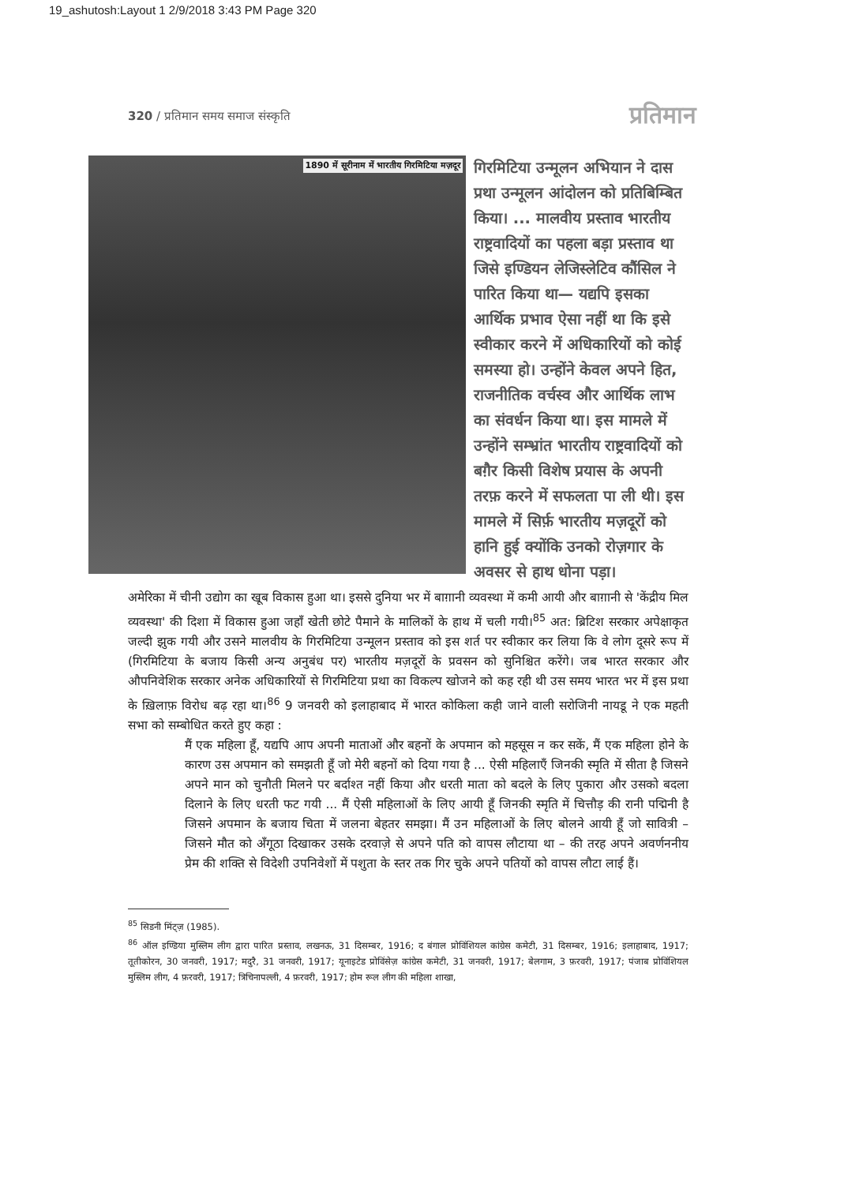19_ashutosh:Layout 1 2/9/2018 3:43 PM Page 320
320 / प्रतिमान समय समाज संस्कृति प्रतिमान
1890 में सूरीनाम में भारतीय गिरमिटिया मज़दूर
गिरमिटिया उन्मूलन अभियान ने दास प्रथा उन्मूलन आंदोलन को प्रतिबिम्बित किया। ... मालवीय प्रस्ताव भारतीय राष्ट्रवादियों का पहला बड़ा प्रस्ताव था जिसे इण्डियन लेजिस्लेटिव कौंसिल ने पारित किया था— यद्यपि इसका आर्थिक प्रभाव ऐसा नहीं था कि इसे स्वीकार करने में अधिकारियों को कोई समस्या हो। उन्होंने केवल अपने हित, राजनीतिक वर्चस्व और आर्थिक लाभ का संवर्धन किया था। इस मामले में उन्होंने सम्भ्रांत भारतीय राष्ट्रवादियों को बग़ैर किसी विशेष प्रयास के अपनी तरफ़ करने में सफलता पा ली थी। इस मामले में सिर्फ़ भारतीय मज़दूरों को हानि हुई क्योंकि उनको रोज़गार के अवसर से हाथ धोना पड़ा।
अमेरिका में चीनी उद्योग का खूब विकास हुआ था। इससे दुनिया भर में बाग़ानी व्यवस्था में कमी आयी और बाग़ानी से 'केंद्रीय मिल व्यवस्था' की दिशा में विकास हुआ जहाँ खेती छोटे पैमाने के मालिकों के हाथ में चली गयी।<sup>85</sup> अत: ब्रिटिश सरकार अपेक्षाकृत जल्दी झुक गयी और उसने मालवीय के गिरमिटिया उन्मूलन प्रस्ताव को इस शर्त पर स्वीकार कर लिया कि वे लोग दूसरे रूप में (गिरमिटिया के बजाय किसी अन्य अनुबंध पर) भारतीय मज़दूरों के प्रवसन को सुनिश्चित करेंगे। जब भारत सरकार और औपनिवेशिक सरकार अनेक अधिकारियों से गिरमिटिया प्रथा का विकल्प खोजने को कह रही थी उस समय भारत भर में इस प्रथा के ख़िलाफ़ विरोध बढ़ रहा था।<sup>86</sup> 9 जनवरी को इलाहाबाद में भारत कोकिला कही जाने वाली सरोजिनी नायडू ने एक महती सभा को सम्बोधित करते हुए कहा :
मैं एक महिला हूँ, यद्यपि आप अपनी माताओं और बहनों के अपमान को महसूस न कर सकें, मैं एक महिला होने के कारण उस अपमान को समझती हूँ जो मेरी बहनों को दिया गया है ... ऐसी महिलाएँ जिनकी स्मृति में सीता है जिसने अपने मान को चुनौती मिलने पर बर्दाश्त नहीं किया और धरती माता को बदले के लिए पुकारा और उसको बदला दिलाने के लिए धरती फट गयी ... मैं ऐसी महिलाओं के लिए आयी हूँ जिनकी स्मृति में चित्तौड़ की रानी पद्मिनी है जिसने अपमान के बजाय चिता में जलना बेहतर समझा। मैं उन महिलाओं के लिए बोलने आयी हूँ जो सावित्री – जिसने मौत को अँगूठा दिखाकर उसके दरवाज़े से अपने पति को वापस लौटाया था – की तरह अपने अवर्णननीय प्रेम की शक्ति से विदेशी उपनिवेशों में पशुता के स्तर तक गिर चुके अपने पतियों को वापस लौटा लाई हैं।
<sup>85</sup> सिडनी मिंट्ज़ (1985).
<sup>86</sup> ऑल इण्डिया मुस्लिम लीग द्वारा पारित प्रस्ताव, लखनऊ, 31 दिसम्बर, 1916; द बंगाल प्रोविंशियल कांग्रेस कमेटी, 31 दिसम्बर, 1916; इलाहाबाद, 1917; तूतीकोरन, 30 जनवरी, 1917; मदुरै, 31 जनवरी, 1917; यूनाइटेड प्रोविंसेज़ कांग्रेस कमेटी, 31 जनवरी, 1917; बेलगाम, 3 फ़रवरी, 1917; पंजाब प्रोविंशियल मुस्लिम लीग, 4 फ़रवरी, 1917; त्रिचिनापल्ली, 4 फ़रवरी, 1917; होम रूल लीग की महिला शाखा,